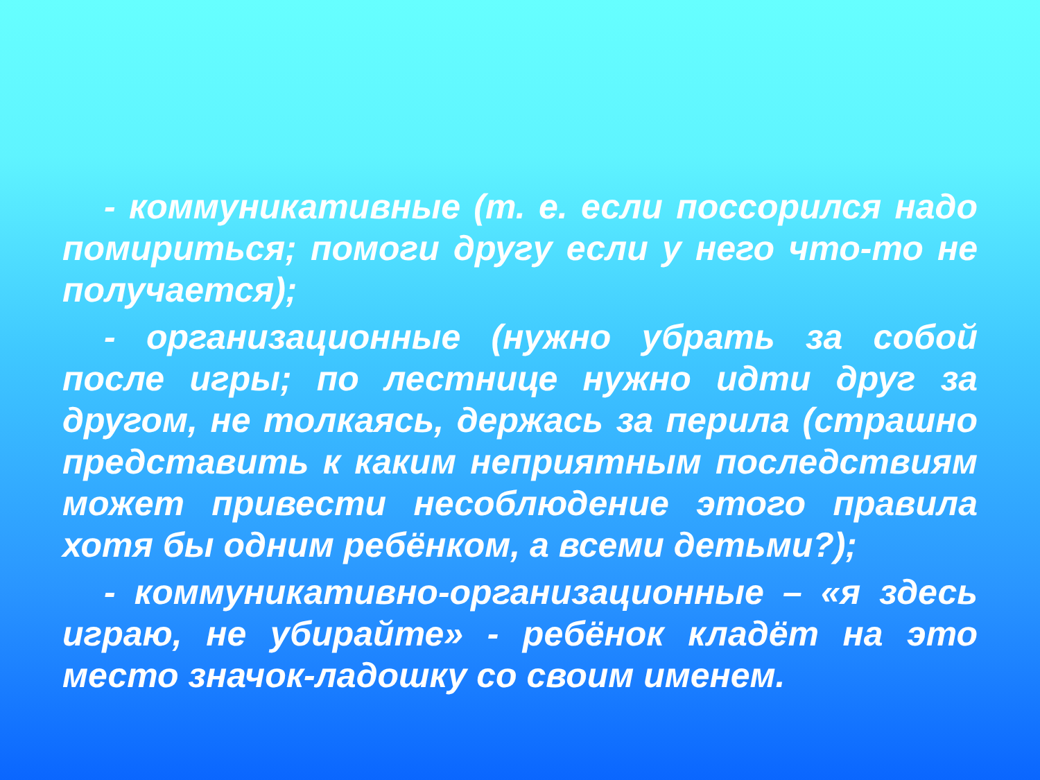- коммуникативные (т. е. если поссорился надо помириться; помоги другу если у него что-то не получается);
- организационные (нужно убрать за собой после игры; по лестнице нужно идти друг за другом, не толкаясь, держась за перила (страшно представить к каким неприятным последствиям может привести несоблюдение этого правила хотя бы одним ребёнком, а всеми детьми?);
- коммуникативно-организационные – «я здесь играю, не убирайте» - ребёнок кладёт на это место значок-ладошку со своим именем.